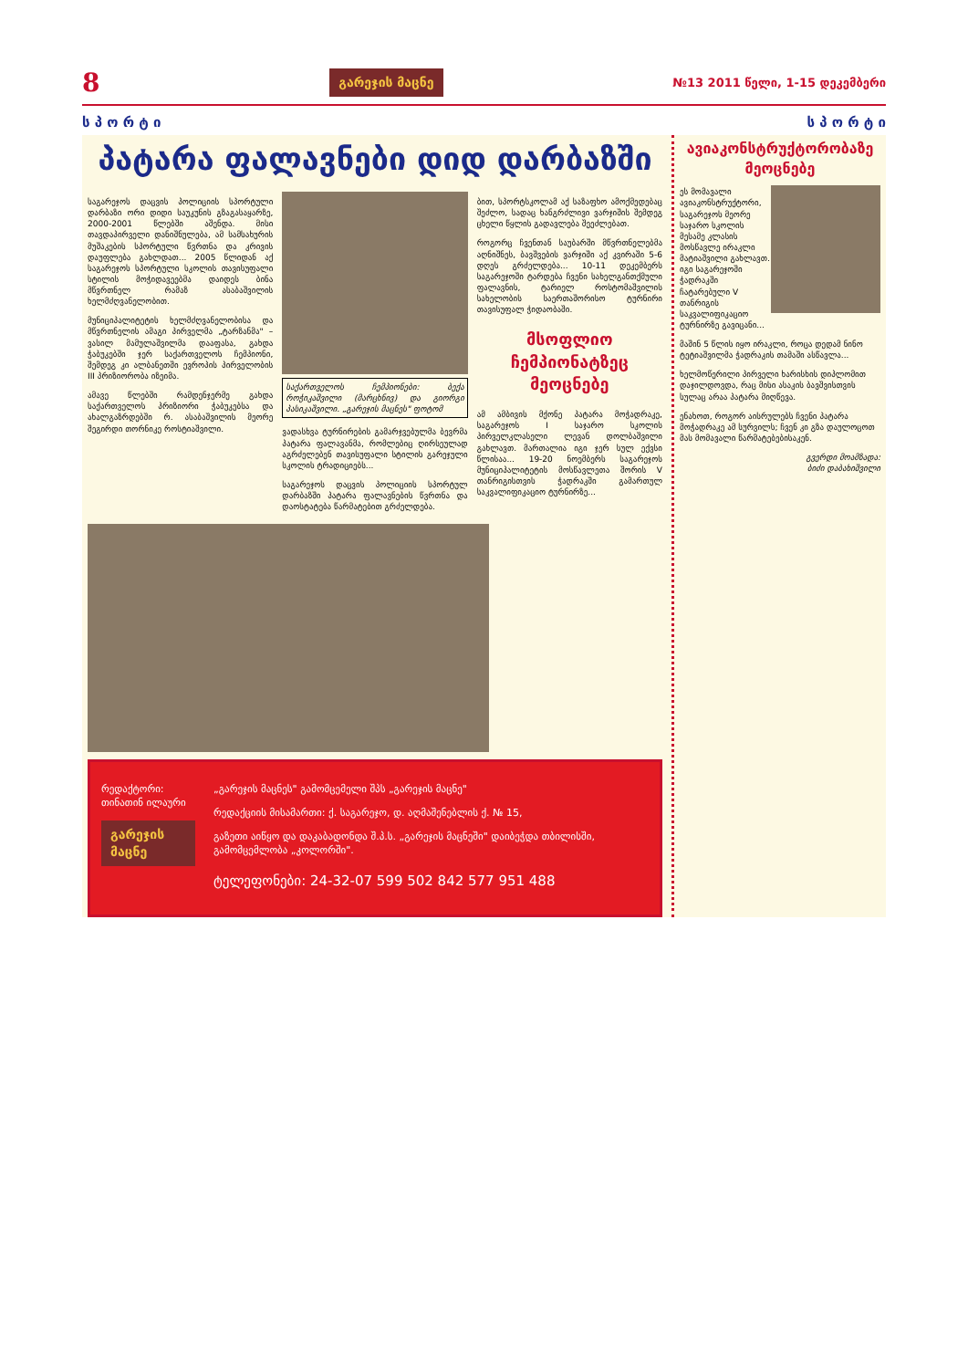8 გარეჯის მაცნე №13 2011 წელი, 1-15 დეკემბერი
ს პ ო რ ტ ი ს პ ო რ ტ ი
პატარა ფალავნები დიდ დარბაზში
საგარეჯოს დაცვის პოლიციის სპორტული დარბაზი ორი დიდი საუკუნის გზაგასაყარზე, 2000-2001 წლებში აშენდა. მისი თავდაპირველი დანიშნულება, ამ სამსახურის მუშაკების სპორტული წვრთნა და კრივის დაუფლება გახლდათ... 2005 წლიდან აქ საგარეჯოს სპორტული სკოლის თავისუფალი სტილის მოჭიდავეებმა დაიდეს ბინა მწვრთნელ რამაზ ასაბაშვილის ხელმძღვანელობით.
მუნიციპალიტეტის ხელმძღვანელობისა და მწვრთნელის ამაგი პირველმა „ტარზანმა" – ვასილ მამულაშვილმა დააფასა, გახდა ჭაბუკებში ჯერ საქართველოს ჩემპიონი, შემდეგ კი ალბანეთში ევროპის პირველობის III პრიზიორობა იზეიმა.
ამავე წლებში რამდენჯერმე გახდა საქართველოს პრიზიორი ჭაბუკებსა და ახალგაზრდებში რ. ასაბაშვილის მეორე შეგირდი თორნიკე როსტიაშვილი.
საქართველოს ჩემპიონები: ბექა როჭიკაშვილი (მარცხნივ) და გიორგი პასიკაშვილი. „გარეჯის მაცნეს" ფოტომ
ვადასხვა ტურნირების გამარჯვებულმა ბევრმა პატარა ფალავანმა, რომლებიც ღირსეულად აგრძელებენ თავისუფალი სტილის გარეჯული სკოლის ტრადიციებს...
საგარეჯოს დაცვის პოლიციის სპორტულ დარბაზში პატარა ფალავნების წვრთნა და დაოსტატება წარმატებით გრძელდება.
ბით, სპორტსკოლამ აქ საზაფხო ამოქმედებაც შეძლო, სადაც ხანგრძლივი ვარჯიშის შემდეგ ცხელი წყლის გადავლება შეეძლებათ.
როგორც ჩვენთან საუბარში მწვრთნელებმა აღნიშნეს, ბავშვების ვარჯიში აქ კვირაში 5-6 დღეს გრძელდება... 10-11 დეკემბერს საგარეჯოში ტარდება ჩვენი სახელგანთქმული ფალავნის, ტარიელ როსტომაშვილის სახელობის საერთაშორისო ტურნირი თავისუფალ ჭიდაობაში.
მსოფლიო ჩემპიონატზეც მეოცნებე
ამ ამბივის მქონე პატარა მოჭადრაკე, საგარეჯოს I საჯარო სკოლის პირველკლასელი ლევან დოლბაშვილი გახლავთ. მართალია იგი ჯერ სულ ექვსი წლისაა... 19-20 ნოემბერს საგარეჯოს მუნიციპალიტეტის მოსწავლეთა შორის V თანრიგისთვის ჭადრაკში გამართულ საკვალიფიკაციო ტურნირზე...
რედაქტორი:
თინათინ ილაური
გარეჯის მაცნე
„გარეჯის მაცნეს" გამომცემელი შპს „გარეჯის მაცნე"
რედაქციის მისამართი: ქ. საგარეჯო, დ. აღმაშენებლის ქ. № 15,
გაზეთი აიწყო და დაკაბადონდა შ.პ.ს. „გარეჯის მაცნეში" დაიბეჭდა თბილისში, გამომცემლობა „კოლორში".
ტელეფონები: 24-32-07 599 502 842 577 951 488
ავიაკონსტრუქტორობაზე მეოცნებე
ეს მომავალი ავიაკონსტრუქტორი, საგარეჯოს მეორე საჯარო სკოლის მესამე კლასის მოსწავლე ირაკლი მატიაშვილი გახლავთ. იგი საგარეჯოში ჭადრაკში ჩატარებული V თანრიგის საკვალიფიკაციო ტურნირზე გავიცანი...
მაშინ 5 წლის იყო ირაკლი, როცა დედამ ნინო ტეტიაშვილმა ჭადრაკის თამაში ასწავლა...
ხელმოწერილი პირველი ხარისხის დიპლომით დაჯილდოვდა, რაც მისი ასაკის ბავშვისთვის სულაც არაა პატარა მიღწევა.
ენახოთ, როგორ აისრულებს ჩვენი პატარა მოჭადრაკე ამ სურვილს; ჩვენ კი გზა დაულოცოთ მას მომავალი წარმატებებისაკენ.
გვერდი მოამზადა:
ბიძი დაბახიშვილი